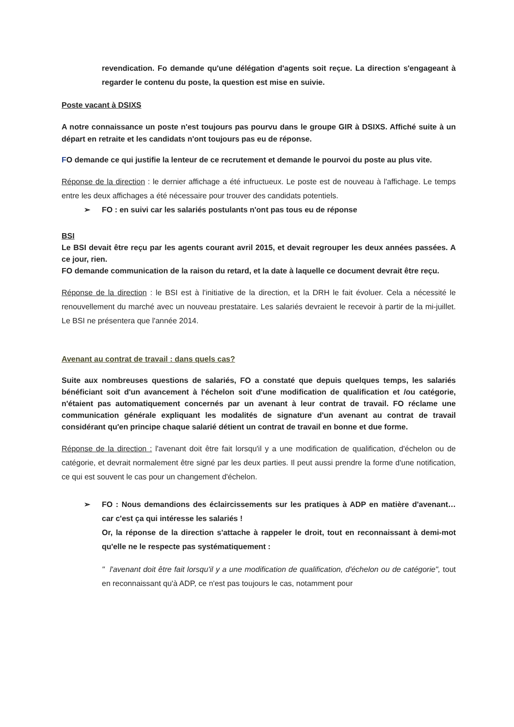revendication. Fo demande qu'une délégation d'agents soit reçue. La direction s'engageant à regarder le contenu du poste, la question est mise en suivie.
Poste vacant à DSIXS
A notre connaissance un poste n'est toujours pas pourvu dans le groupe GIR à DSIXS. Affiché suite à un départ en retraite et les candidats n'ont toujours pas eu de réponse.
FO demande ce qui justifie la lenteur de ce recrutement et demande le pourvoi du poste au plus vite.
Réponse de la direction : le dernier affichage a été infructueux. Le poste est de nouveau à l'affichage. Le temps entre les deux affichages a été nécessaire pour trouver des candidats potentiels.
➢ FO : en suivi car les salariés postulants n'ont pas tous eu de réponse
BSI
Le BSI devait être reçu par les agents courant avril 2015, et devait regrouper les deux années passées. A ce jour, rien.
FO demande communication de la raison du retard, et la date à laquelle ce document devrait être reçu.
Réponse de la direction : le BSI est à l'initiative de la direction, et la DRH le fait évoluer. Cela a nécessité le renouvellement du marché avec un nouveau prestataire. Les salariés devraient le recevoir à partir de la mi-juillet. Le BSI ne présentera que l'année 2014.
Avenant au contrat de travail : dans quels cas?
Suite aux nombreuses questions de salariés, FO a constaté que depuis quelques temps, les salariés bénéficiant soit d'un avancement à l'échelon soit d'une modification de qualification et /ou catégorie, n'étaient pas automatiquement concernés par un avenant à leur contrat de travail. FO réclame une communication générale expliquant les modalités de signature d'un avenant au contrat de travail considérant qu'en principe chaque salarié détient un contrat de travail en bonne et due forme.
Réponse de la direction : l'avenant doit être fait lorsqu'il y a une modification de qualification, d'échelon ou de catégorie, et devrait normalement être signé par les deux parties. Il peut aussi prendre la forme d'une notification, ce qui est souvent le cas pour un changement d'échelon.
➢ FO : Nous demandions des éclaircissements sur les pratiques à ADP en matière d'avenant… car c'est ça qui intéresse les salariés !
Or, la réponse de la direction s'attache à rappeler le droit, tout en reconnaissant à demi-mot qu'elle ne le respecte pas systématiquement :
" l'avenant doit être fait lorsqu'il y a une modification de qualification, d'échelon ou de catégorie", tout en reconnaissant qu'à ADP, ce n'est pas toujours le cas, notamment pour